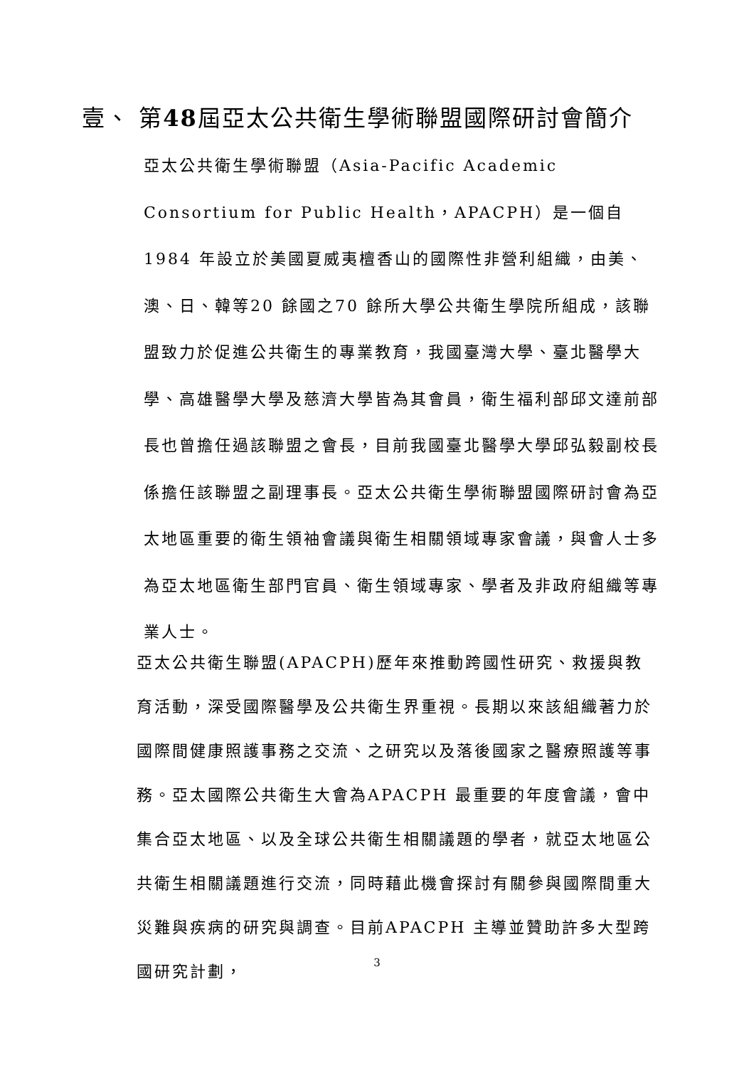壹、 第48屆亞太公共衛生學術聯盟國際研討會簡介
亞太公共衛生學術聯盟（Asia-Pacific Academic Consortium for Public Health，APACPH）是一個自1984 年設立於美國夏威夷檀香山的國際性非營利組織，由美、澳、日、韓等20 餘國之70 餘所大學公共衛生學院所組成，該聯盟致力於促進公共衛生的專業教育，我國臺灣大學、臺北醫學大學、高雄醫學大學及慈濟大學皆為其會員，衛生福利部邱文達前部長也曾擔任過該聯盟之會長，目前我國臺北醫學大學邱弘毅副校長係擔任該聯盟之副理事長。亞太公共衛生學術聯盟國際研討會為亞太地區重要的衛生領袖會議與衛生相關領域專家會議，與會人士多為亞太地區衛生部門官員、衛生領域專家、學者及非政府組織等專業人士。
亞太公共衛生聯盟(APACPH)歷年來推動跨國性研究、救援與教育活動，深受國際醫學及公共衛生界重視。長期以來該組織著力於國際間健康照護事務之交流、之研究以及落後國家之醫療照護等事務。亞太國際公共衛生大會為APACPH 最重要的年度會議，會中集合亞太地區、以及全球公共衛生相關議題的學者，就亞太地區公共衛生相關議題進行交流，同時藉此機會探討有關參與國際間重大災難與疾病的研究與調查。目前APACPH 主導並贊助許多大型跨國研究計劃，
3